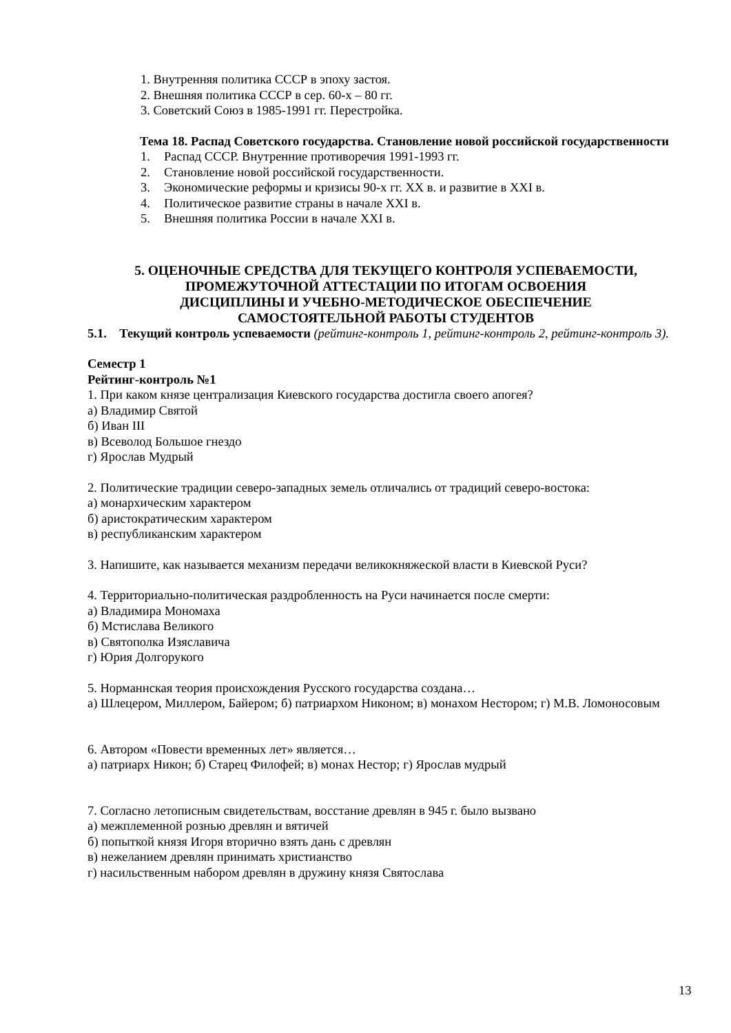1. Внутренняя политика СССР в эпоху застоя.
2. Внешняя политика СССР в сер. 60-х – 80 гг.
3. Советский Союз в 1985-1991 гг. Перестройка.
Тема 18. Распад Советского государства. Становление новой российской государственности
1. Распад СССР. Внутренние противоречия 1991-1993 гг.
2. Становление новой российской государственности.
3. Экономические реформы и кризисы 90-х гг. XX в. и развитие в XXI в.
4. Политическое развитие страны в начале XXI в.
5. Внешняя политика России в начале XXI в.
5. ОЦЕНОЧНЫЕ СРЕДСТВА ДЛЯ ТЕКУЩЕГО КОНТРОЛЯ УСПЕВАЕМОСТИ,
ПРОМЕЖУТОЧНОЙ АТТЕСТАЦИИ ПО ИТОГАМ ОСВОЕНИЯ
ДИСЦИПЛИНЫ И УЧЕБНО-МЕТОДИЧЕСКОЕ ОБЕСПЕЧЕНИЕ
САМОСТОЯТЕЛЬНОЙ РАБОТЫ СТУДЕНТОВ
5.1. Текущий контроль успеваемости (рейтинг-контроль 1, рейтинг-контроль 2, рейтинг-контроль 3).
Семестр 1
Рейтинг-контроль №1
1. При каком князе централизация Киевского государства достигла своего апогея?
а) Владимир Святой
б) Иван III
в) Всеволод Большое гнездо
г) Ярослав Мудрый
2. Политические традиции северо-западных земель отличались от традиций северо-востока:
а) монархическим характером
б) аристократическим характером
в) республиканским характером
3. Напишите, как называется механизм передачи великокняжеской власти в Киевской Руси?
4. Территориально-политическая раздробленность на Руси начинается после смерти:
а) Владимира Мономаха
б) Мстислава Великого
в) Святополка Изяславича
г) Юрия Долгорукого
5. Норманнская теория происхождения Русского государства создана…
а) Шлецером, Миллером, Байером; б) патриархом Никоном; в) монахом Нестором; г) М.В. Ломоносовым
6. Автором «Повести временных лет» является…
а) патриарх Никон; б) Старец Филофей; в) монах Нестор; г) Ярослав мудрый
7. Согласно летописным свидетельствам, восстание древлян в 945 г. было вызвано
а) межплеменной рознью древлян и вятичей
б) попыткой князя Игоря вторично взять дань с древлян
в) нежеланием древлян принимать христианство
г) насильственным набором древлян в дружину князя Святослава
13